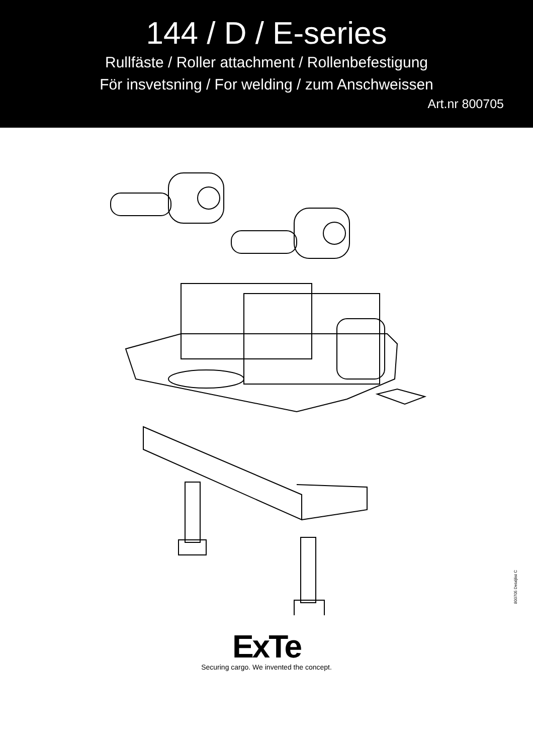144 / D / E-series
Rullfäste / Roller attachment / Rollenbefestigung
För insvetsning / For welding / zum Anschweissen
Art.nr 800705
800705 Detaljlist C
ExTe
Securing cargo. We invented the concept.